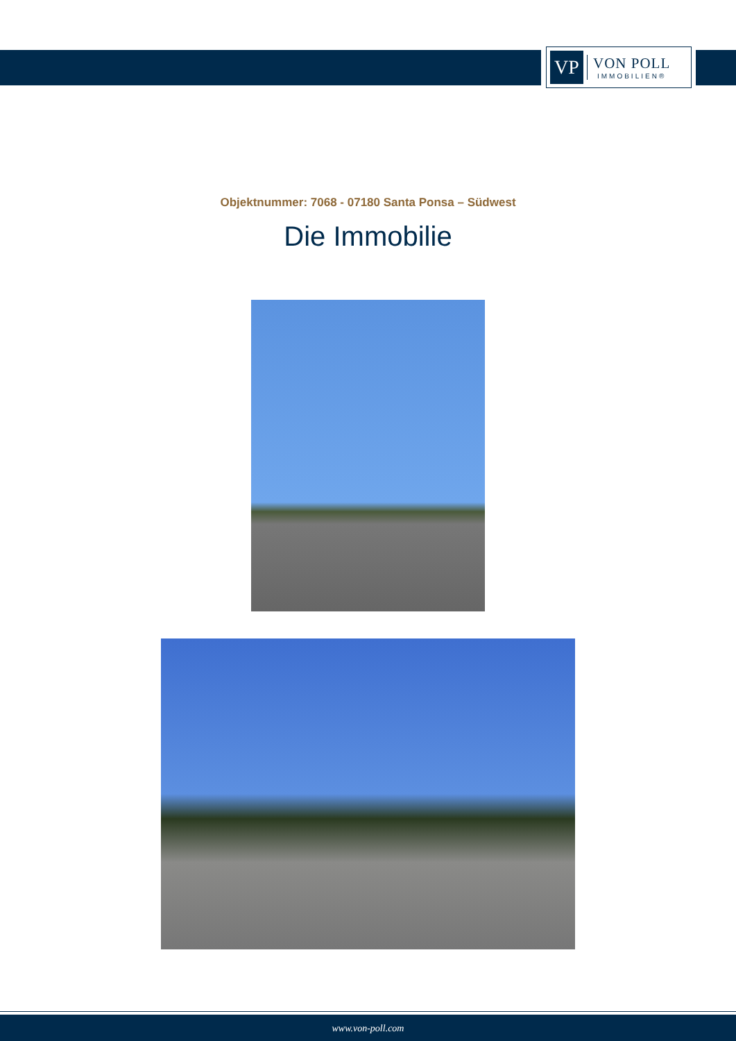VP
VON POLL
IMMOBILIEN®
Objektnummer: 7068 - 07180 Santa Ponsa – Südwest
Die Immobilie
www.von-poll.com